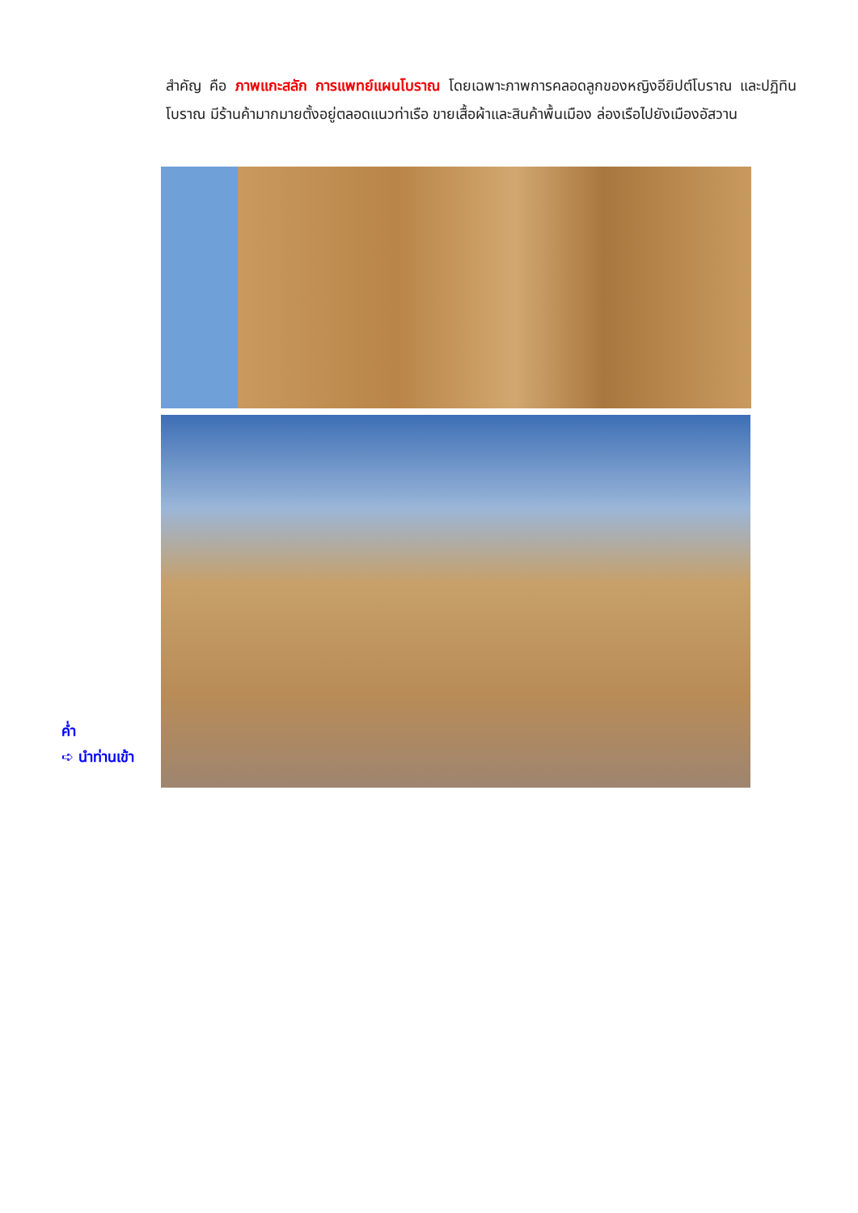สำคัญ คือ ภาพแกะสลัก การแพทย์แผนโบราณ โดยเฉพาะภาพการคลอดลูกของหญิงอียิปต์โบราณ และปฏิทินโบราณ มีร้านค้ามากมายตั้งอยู่ตลอดแนวท่าเรือ ขายเสื้อผ้าและสินค้าพื้นเมือง ล่องเรือไปยังเมืองอัสวาน
ค่ำ
➪ นำท่านเข้า